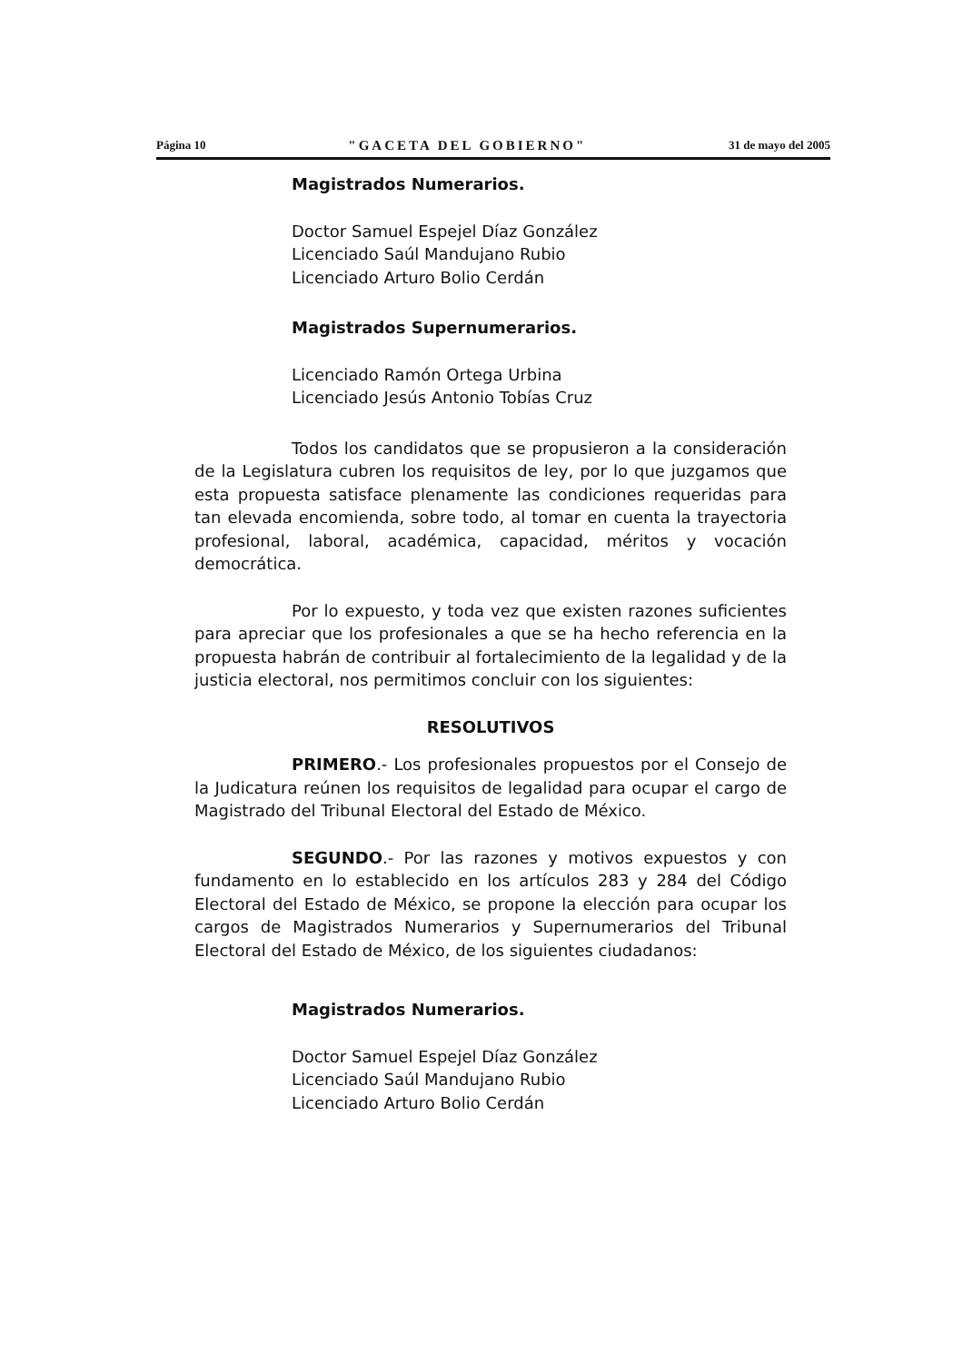Página 10 "GACETA DEL GOBIERNO" 31 de mayo del 2005
Magistrados Numerarios.
Doctor Samuel Espejel Díaz González
Licenciado Saúl Mandujano Rubio
Licenciado Arturo Bolio Cerdán
Magistrados Supernumerarios.
Licenciado Ramón Ortega Urbina
Licenciado Jesús Antonio Tobías Cruz
Todos los candidatos que se propusieron a la consideración de la Legislatura cubren los requisitos de ley, por lo que juzgamos que esta propuesta satisface plenamente las condiciones requeridas para tan elevada encomienda, sobre todo, al tomar en cuenta la trayectoria profesional, laboral, académica, capacidad, méritos y vocación democrática.
Por lo expuesto, y toda vez que existen razones suficientes para apreciar que los profesionales a que se ha hecho referencia en la propuesta habrán de contribuir al fortalecimiento de la legalidad y de la justicia electoral, nos permitimos concluir con los siguientes:
RESOLUTIVOS
PRIMERO.- Los profesionales propuestos por el Consejo de la Judicatura reúnen los requisitos de legalidad para ocupar el cargo de Magistrado del Tribunal Electoral del Estado de México.
SEGUNDO.- Por las razones y motivos expuestos y con fundamento en lo establecido en los artículos 283 y 284 del Código Electoral del Estado de México, se propone la elección para ocupar los cargos de Magistrados Numerarios y Supernumerarios del Tribunal Electoral del Estado de México, de los siguientes ciudadanos:
Magistrados Numerarios.
Doctor Samuel Espejel Díaz González
Licenciado Saúl Mandujano Rubio
Licenciado Arturo Bolio Cerdán